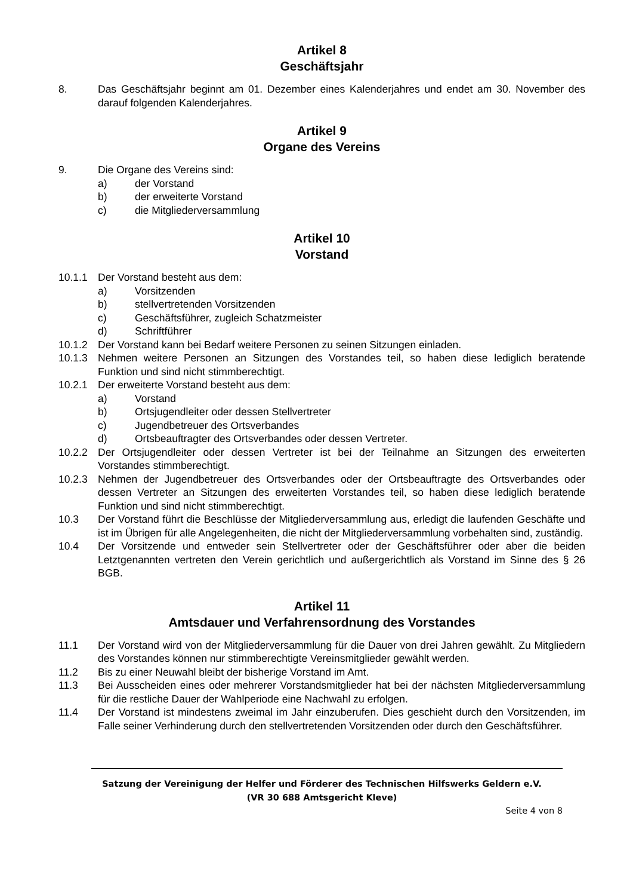Artikel 8
Geschäftsjahr
8. Das Geschäftsjahr beginnt am 01. Dezember eines Kalenderjahres und endet am 30. November des darauf folgenden Kalenderjahres.
Artikel 9
Organe des Vereins
9. Die Organe des Vereins sind:
a) der Vorstand
b) der erweiterte Vorstand
c) die Mitgliederversammlung
Artikel 10
Vorstand
10.1.1 Der Vorstand besteht aus dem:
a) Vorsitzenden
b) stellvertretenden Vorsitzenden
c) Geschäftsführer, zugleich Schatzmeister
d) Schriftführer
10.1.2 Der Vorstand kann bei Bedarf weitere Personen zu seinen Sitzungen einladen.
10.1.3 Nehmen weitere Personen an Sitzungen des Vorstandes teil, so haben diese lediglich beratende Funktion und sind nicht stimmberechtigt.
10.2.1 Der erweiterte Vorstand besteht aus dem:
a) Vorstand
b) Ortsjugendleiter oder dessen Stellvertreter
c) Jugendbetreuer des Ortsverbandes
d) Ortsbeauftragter des Ortsverbandes oder dessen Vertreter.
10.2.2 Der Ortsjugendleiter oder dessen Vertreter ist bei der Teilnahme an Sitzungen des erweiterten Vorstandes stimmberechtigt.
10.2.3 Nehmen der Jugendbetreuer des Ortsverbandes oder der Ortsbeauftragte des Ortsverbandes oder dessen Vertreter an Sitzungen des erweiterten Vorstandes teil, so haben diese lediglich beratende Funktion und sind nicht stimmberechtigt.
10.3 Der Vorstand führt die Beschlüsse der Mitgliederversammlung aus, erledigt die laufenden Geschäfte und ist im Übrigen für alle Angelegenheiten, die nicht der Mitgliederversammlung vorbehalten sind, zuständig.
10.4 Der Vorsitzende und entweder sein Stellvertreter oder der Geschäftsführer oder aber die beiden Letztgenannten vertreten den Verein gerichtlich und außergerichtlich als Vorstand im Sinne des § 26 BGB.
Artikel 11
Amtsdauer und Verfahrensordnung des Vorstandes
11.1 Der Vorstand wird von der Mitgliederversammlung für die Dauer von drei Jahren gewählt. Zu Mitgliedern des Vorstandes können nur stimmberechtigte Vereinsmitglieder gewählt werden.
11.2 Bis zu einer Neuwahl bleibt der bisherige Vorstand im Amt.
11.3 Bei Ausscheiden eines oder mehrerer Vorstandsmitglieder hat bei der nächsten Mitgliederversammlung für die restliche Dauer der Wahlperiode eine Nachwahl zu erfolgen.
11.4 Der Vorstand ist mindestens zweimal im Jahr einzuberufen. Dies geschieht durch den Vorsitzenden, im Falle seiner Verhinderung durch den stellvertretenden Vorsitzenden oder durch den Geschäftsführer.
Satzung der Vereinigung der Helfer und Förderer des Technischen Hilfswerks Geldern e.V.
(VR 30 688 Amtsgericht Kleve)
Seite 4 von 8